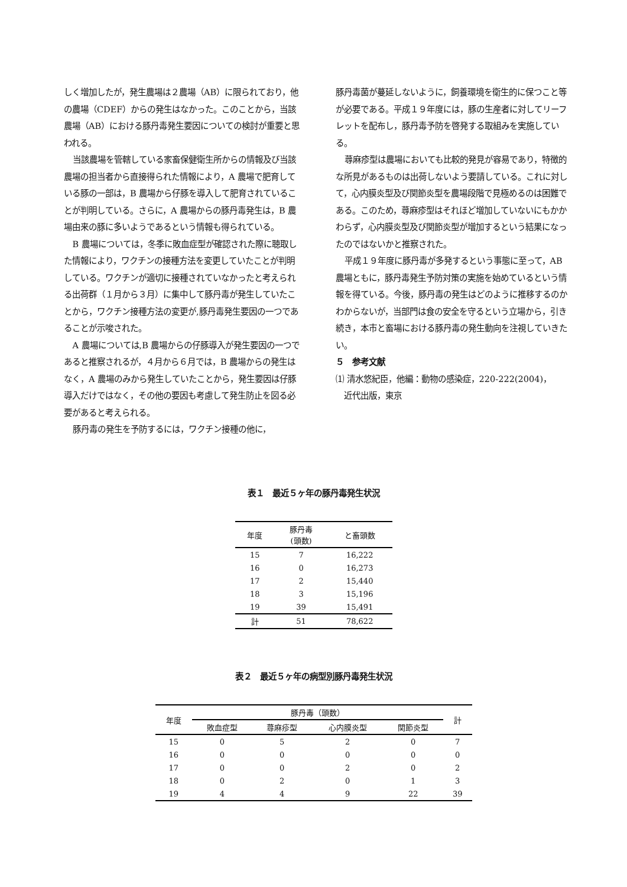しく増加したが，発生農場は２農場（AB）に限られており，他の農場（CDEF）からの発生はなかった。このことから，当該農場（AB）における豚丹毒発生要因についての検討が重要と思われる。
当該農場を管轄している家畜保健衛生所からの情報及び当該農場の担当者から直接得られた情報により，A 農場で肥育している豚の一部は，B 農場から仔豚を導入して肥育されていることが判明している。さらに，A 農場からの豚丹毒発生は，B 農場由来の豚に多いようであるという情報も得られている。
B 農場については，冬季に敗血症型が確認された際に聴取した情報により，ワクチンの接種方法を変更していたことが判明している。ワクチンが適切に接種されていなかったと考えられる出荷群（１月から３月）に集中して豚丹毒が発生していたことから，ワクチン接種方法の変更が,豚丹毒発生要因の一つであることが示唆された。
A 農場については,B 農場からの仔豚導入が発生要因の一つであると推察されるが，４月から６月では，B 農場からの発生はなく，A 農場のみから発生していたことから，発生要因は仔豚導入だけではなく，その他の要因も考慮して発生防止を図る必要があると考えられる。
豚丹毒の発生を予防するには，ワクチン接種の他に，
豚丹毒菌が蔓延しないように，飼養環境を衛生的に保つこと等が必要である。平成１９年度には，豚の生産者に対してリーフレットを配布し，豚丹毒予防を啓発する取組みを実施している。
蕁麻疹型は農場においても比較的発見が容易であり，特徴的な所見があるものは出荷しないよう要請している。これに対して，心内膜炎型及び関節炎型を農場段階で見極めるのは困難である。このため，蕁麻疹型はそれほど増加していないにもかかわらず，心内膜炎型及び関節炎型が増加するという結果になったのではないかと推察された。
平成１９年度に豚丹毒が多発するという事態に至って，AB 農場ともに，豚丹毒発生予防対策の実施を始めているという情報を得ている。今後，豚丹毒の発生はどのように推移するのかわからないが，当部門は食の安全を守るという立場から，引き続き，本市と畜場における豚丹毒の発生動向を注視していきたい。
５　参考文献
⑴ 清水悠紀臣，他編：動物の感染症，220-222(2004)，
　近代出版，東京
表１　最近５ヶ年の豚丹毒発生状況
| 年度 | 豚丹毒 (頭数) | と畜頭数 |
| --- | --- | --- |
| 15 | 7 | 16,222 |
| 16 | 0 | 16,273 |
| 17 | 2 | 15,440 |
| 18 | 3 | 15,196 |
| 19 | 39 | 15,491 |
| 計 | 51 | 78,622 |
表２　最近５ヶ年の病型別豚丹毒発生状況
| 年度 | 豚丹毒（頭数） | | | | 計 |
| --- | --- | --- | --- | --- | --- |
| | 敗血症型 | 蕁麻疹型 | 心内膜炎型 | 関節炎型 | |
| 15 | 0 | 5 | 2 | 0 | 7 |
| 16 | 0 | 0 | 0 | 0 | 0 |
| 17 | 0 | 0 | 2 | 0 | 2 |
| 18 | 0 | 2 | 0 | 1 | 3 |
| 19 | 4 | 4 | 9 | 22 | 39 |